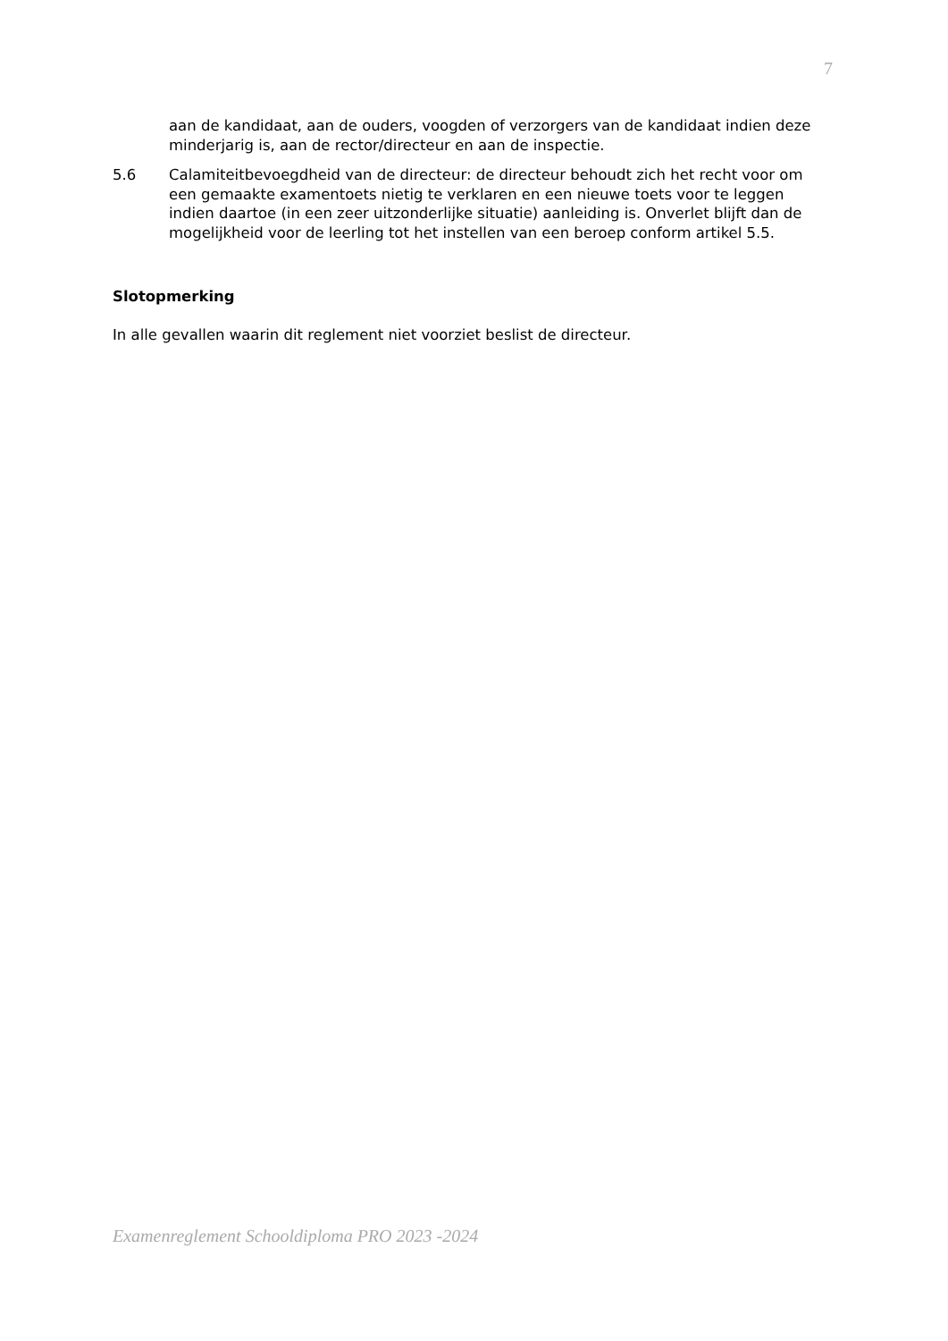7
aan de kandidaat, aan de ouders, voogden of verzorgers van de kandidaat indien deze minderjarig is, aan de rector/directeur en aan de inspectie.
5.6 Calamiteitbevoegdheid van de directeur: de directeur behoudt zich het recht voor om een gemaakte examentoets nietig te verklaren en een nieuwe toets voor te leggen indien daartoe (in een zeer uitzonderlijke situatie) aanleiding is. Onverlet blijft dan de mogelijkheid voor de leerling tot het instellen van een beroep conform artikel 5.5.
Slotopmerking
In alle gevallen waarin dit reglement niet voorziet beslist de directeur.
Examenreglement Schooldiploma PRO 2023 -2024